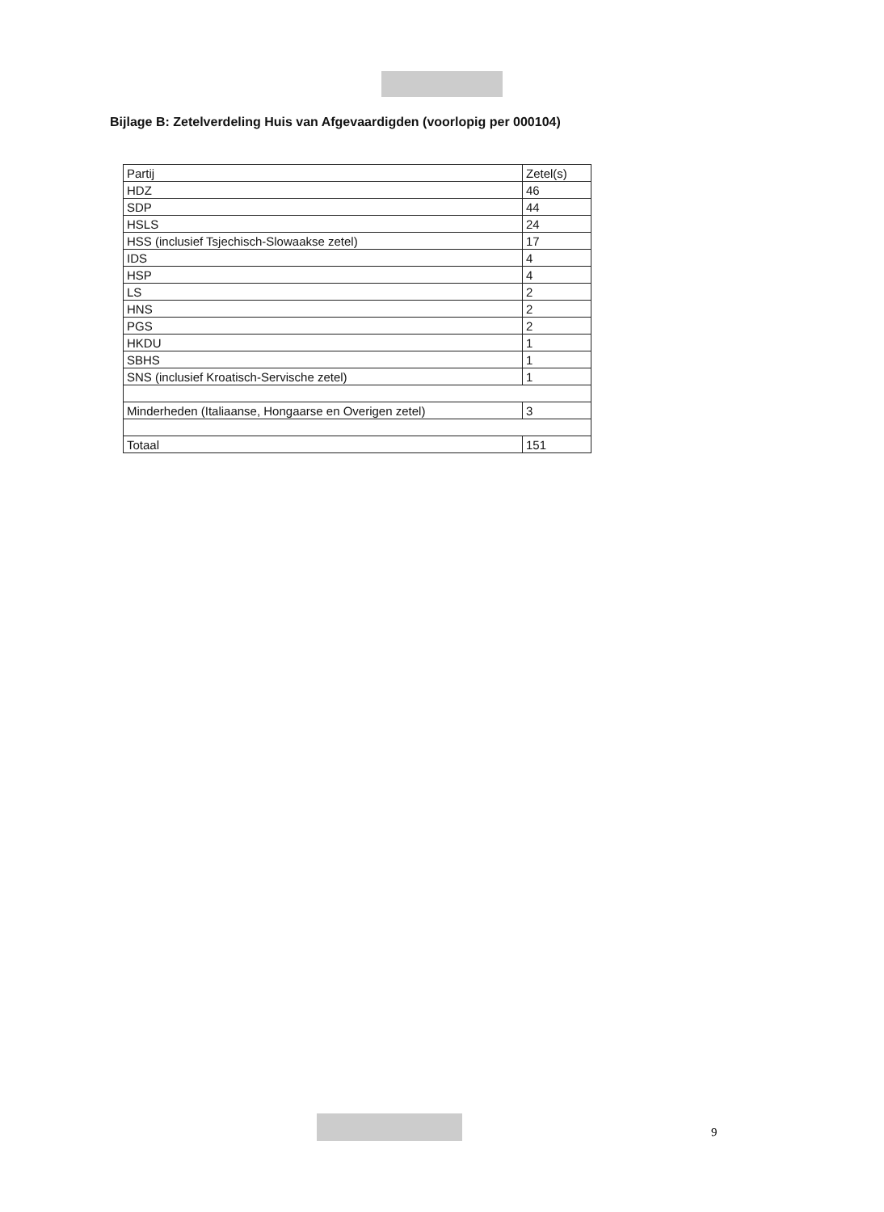Bijlage B: Zetelverdeling Huis van Afgevaardigden (voorlopig per 000104)
| Partij | Zetel(s) |
| --- | --- |
| HDZ | 46 |
| SDP | 44 |
| HSLS | 24 |
| HSS (inclusief Tsjechisch-Slowaakse zetel) | 17 |
| IDS | 4 |
| HSP | 4 |
| LS | 2 |
| HNS | 2 |
| PGS | 2 |
| HKDU | 1 |
| SBHS | 1 |
| SNS (inclusief Kroatisch-Servische zetel) | 1 |
| Minderheden (Italiaanse, Hongaarse en Overigen zetel) | 3 |
| Totaal | 151 |
9